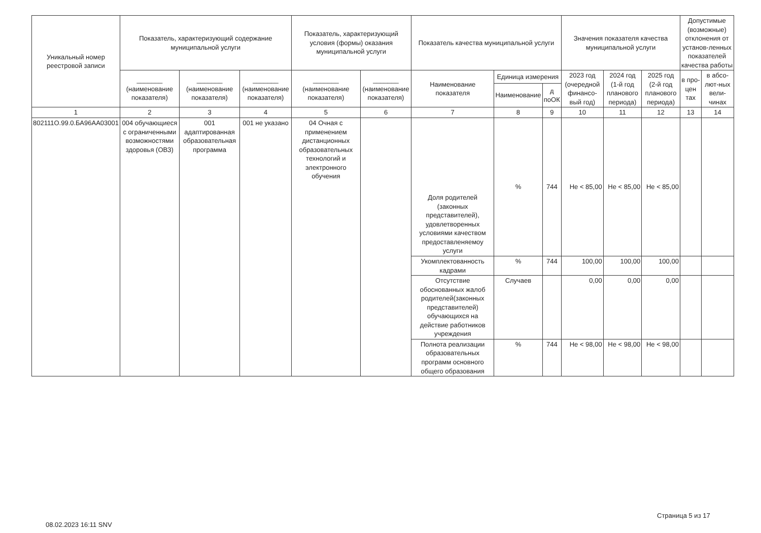| Уникальный номер реестровой записи | Показатель, характеризующий содержание муниципальной услуги | | | Показатель, характеризующий условия (формы) оказания муниципальной услуги | | Показатель качества муниципальной услуги | | | Значения показателя качества муниципальной услуги | | | Допустимые (возможные) отклонения от установ-ленных показателей качества работы | |
| --- | --- | --- | --- | --- | --- | --- | --- | --- | --- | --- | --- | --- | --- |
| | _______ (наименование показателя) | _______ (наименование показателя) | _______ (наименование показателя) | _______ (наименование показателя) | _______ (наименование показателя) | Наименование показателя | Единица измерения | | 2023 год (очередной финансо-вый год) | 2024 год (1-й год планового периода) | 2025 год (2-й год планового периода) | в про-цен тах | в абсо-лют-ных вели-чинах |
| | | | | | | | Наименование | д поОК | | | | | |
| 1 | 2 | 3 | 4 | 5 | 6 | 7 | 8 | 9 | 10 | 11 | 12 | 13 | 14 |
| 802111О.99.0.БА96АА03001 | 004 обучающиеся с ограниченными возможностями здоровья (ОВЗ) | 001 адаптированная образовательная программа | 001 не указано | 04 Очная с применением дистанционных образовательных технологий и электронного обучения | | Доля родителей (законных представителей), удовлетворенных условиями качеством предоставленяемоу услуги | % | 744 | Не < 85,00 | Не < 85,00 | Не < 85,00 | | |
| | | | | | | Укомплектованность кадрами | % | 744 | 100,00 | 100,00 | 100,00 | | |
| | | | | | | Отсутствие обоснованных жалоб родителей(законных представителей) обучающихся на действие работников учреждения | Случаев | | 0,00 | 0,00 | 0,00 | | |
| | | | | | | Полнота реализации образовательных программ основного общего образования | % | 744 | Не < 98,00 | Не < 98,00 | Не < 98,00 | | |
Страница 5 из 17
08.02.2023 16:11 SNV